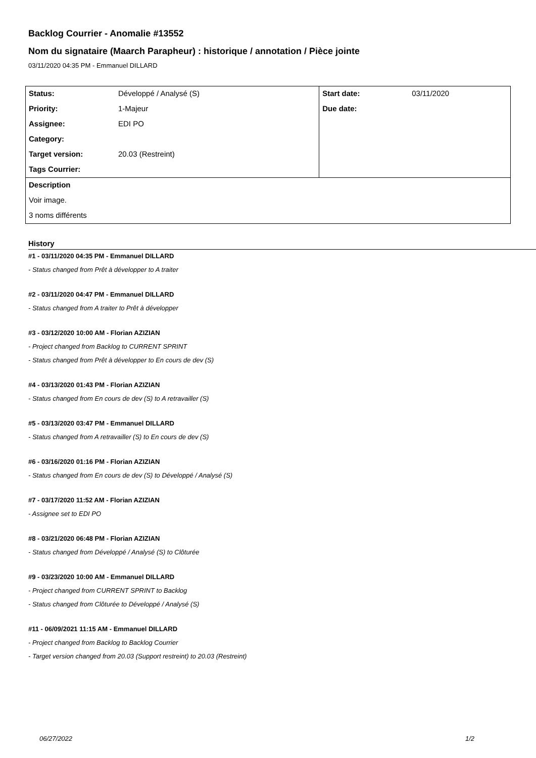Backlog Courrier - Anomalie #13552
Nom du signataire (Maarch Parapheur) : historique / annotation / Pièce jointe
03/11/2020 04:35 PM - Emmanuel DILLARD
| Status: | Développé / Analysé (S) | Start date: | 03/11/2020 |
| Priority: | 1-Majeur | Due date: | |
| Assignee: | EDI PO | | |
| Category: | | | |
| Target version: | 20.03 (Restreint) | | |
| Tags Courrier: | | | |
| Description | | | |
| Voir image. | | | |
| 3 noms différents | | | |
History
#1 - 03/11/2020 04:35 PM - Emmanuel DILLARD
- Status changed from Prêt à développer to A traiter
#2 - 03/11/2020 04:47 PM - Emmanuel DILLARD
- Status changed from A traiter to Prêt à développer
#3 - 03/12/2020 10:00 AM - Florian AZIZIAN
- Project changed from Backlog to CURRENT SPRINT
- Status changed from Prêt à développer to En cours de dev (S)
#4 - 03/13/2020 01:43 PM - Florian AZIZIAN
- Status changed from En cours de dev (S) to A retravailler (S)
#5 - 03/13/2020 03:47 PM - Emmanuel DILLARD
- Status changed from A retravailler (S) to En cours de dev (S)
#6 - 03/16/2020 01:16 PM - Florian AZIZIAN
- Status changed from En cours de dev (S) to Développé / Analysé (S)
#7 - 03/17/2020 11:52 AM - Florian AZIZIAN
- Assignee set to EDI PO
#8 - 03/21/2020 06:48 PM - Florian AZIZIAN
- Status changed from Développé / Analysé (S) to Clôturée
#9 - 03/23/2020 10:00 AM - Emmanuel DILLARD
- Project changed from CURRENT SPRINT to Backlog
- Status changed from Clôturée to Développé / Analysé (S)
#11 - 06/09/2021 11:15 AM - Emmanuel DILLARD
- Project changed from Backlog to Backlog Courrier
- Target version changed from 20.03 (Support restreint) to 20.03 (Restreint)
06/27/2022 1/2